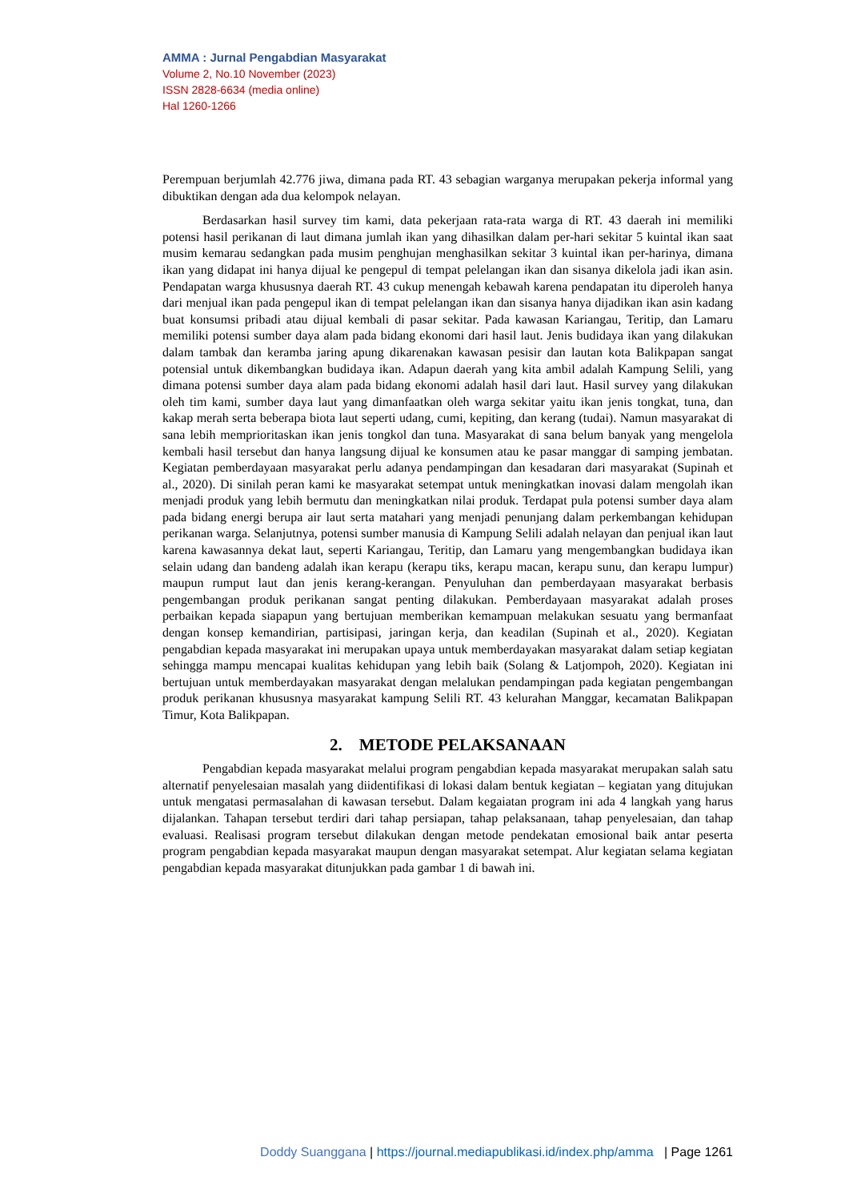AMMA : Jurnal Pengabdian Masyarakat
Volume 2, No.10 November (2023)
ISSN 2828-6634 (media online)
Hal 1260-1266
Perempuan berjumlah 42.776 jiwa, dimana pada RT. 43 sebagian warganya merupakan pekerja informal yang dibuktikan dengan ada dua kelompok nelayan.
Berdasarkan hasil survey tim kami, data pekerjaan rata-rata warga di RT. 43 daerah ini memiliki potensi hasil perikanan di laut dimana jumlah ikan yang dihasilkan dalam per-hari sekitar 5 kuintal ikan saat musim kemarau sedangkan pada musim penghujan menghasilkan sekitar 3 kuintal ikan per-harinya, dimana ikan yang didapat ini hanya dijual ke pengepul di tempat pelelangan ikan dan sisanya dikelola jadi ikan asin. Pendapatan warga khususnya daerah RT. 43 cukup menengah kebawah karena pendapatan itu diperoleh hanya dari menjual ikan pada pengepul ikan di tempat pelelangan ikan dan sisanya hanya dijadikan ikan asin kadang buat konsumsi pribadi atau dijual kembali di pasar sekitar. Pada kawasan Kariangau, Teritip, dan Lamaru memiliki potensi sumber daya alam pada bidang ekonomi dari hasil laut. Jenis budidaya ikan yang dilakukan dalam tambak dan keramba jaring apung dikarenakan kawasan pesisir dan lautan kota Balikpapan sangat potensial untuk dikembangkan budidaya ikan. Adapun daerah yang kita ambil adalah Kampung Selili, yang dimana potensi sumber daya alam pada bidang ekonomi adalah hasil dari laut. Hasil survey yang dilakukan oleh tim kami, sumber daya laut yang dimanfaatkan oleh warga sekitar yaitu ikan jenis tongkat, tuna, dan kakap merah serta beberapa biota laut seperti udang, cumi, kepiting, dan kerang (tudai). Namun masyarakat di sana lebih memprioritaskan ikan jenis tongkol dan tuna. Masyarakat di sana belum banyak yang mengelola kembali hasil tersebut dan hanya langsung dijual ke konsumen atau ke pasar manggar di samping jembatan. Kegiatan pemberdayaan masyarakat perlu adanya pendampingan dan kesadaran dari masyarakat (Supinah et al., 2020). Di sinilah peran kami ke masyarakat setempat untuk meningkatkan inovasi dalam mengolah ikan menjadi produk yang lebih bermutu dan meningkatkan nilai produk. Terdapat pula potensi sumber daya alam pada bidang energi berupa air laut serta matahari yang menjadi penunjang dalam perkembangan kehidupan perikanan warga. Selanjutnya, potensi sumber manusia di Kampung Selili adalah nelayan dan penjual ikan laut karena kawasannya dekat laut, seperti Kariangau, Teritip, dan Lamaru yang mengembangkan budidaya ikan selain udang dan bandeng adalah ikan kerapu (kerapu tiks, kerapu macan, kerapu sunu, dan kerapu lumpur) maupun rumput laut dan jenis kerang-kerangan. Penyuluhan dan pemberdayaan masyarakat berbasis pengembangan produk perikanan sangat penting dilakukan. Pemberdayaan masyarakat adalah proses perbaikan kepada siapapun yang bertujuan memberikan kemampuan melakukan sesuatu yang bermanfaat dengan konsep kemandirian, partisipasi, jaringan kerja, dan keadilan (Supinah et al., 2020). Kegiatan pengabdian kepada masyarakat ini merupakan upaya untuk memberdayakan masyarakat dalam setiap kegiatan sehingga mampu mencapai kualitas kehidupan yang lebih baik (Solang & Latjompoh, 2020). Kegiatan ini bertujuan untuk memberdayakan masyarakat dengan melalukan pendampingan pada kegiatan pengembangan produk perikanan khususnya masyarakat kampung Selili RT. 43 kelurahan Manggar, kecamatan Balikpapan Timur, Kota Balikpapan.
2. METODE PELAKSANAAN
Pengabdian kepada masyarakat melalui program pengabdian kepada masyarakat merupakan salah satu alternatif penyelesaian masalah yang diidentifikasi di lokasi dalam bentuk kegiatan – kegiatan yang ditujukan untuk mengatasi permasalahan di kawasan tersebut. Dalam kegaiatan program ini ada 4 langkah yang harus dijalankan. Tahapan tersebut terdiri dari tahap persiapan, tahap pelaksanaan, tahap penyelesaian, dan tahap evaluasi. Realisasi program tersebut dilakukan dengan metode pendekatan emosional baik antar peserta program pengabdian kepada masyarakat maupun dengan masyarakat setempat. Alur kegiatan selama kegiatan pengabdian kepada masyarakat ditunjukkan pada gambar 1 di bawah ini.
Doddy Suanggana | https://journal.mediapublikasi.id/index.php/amma | Page 1261